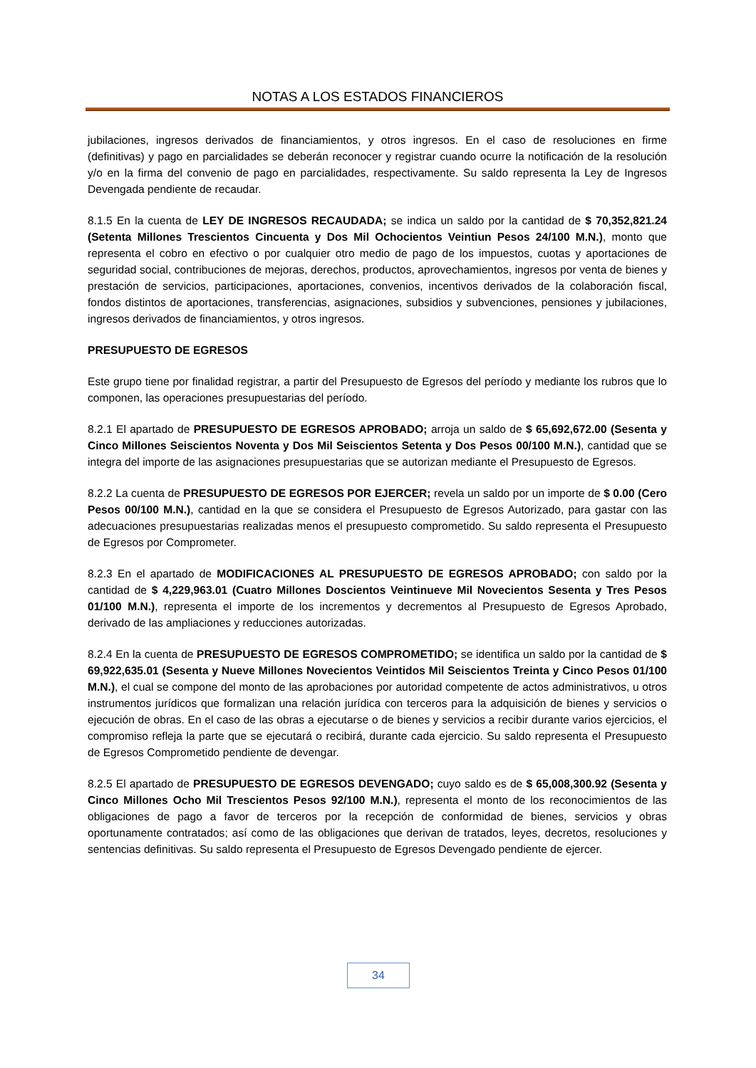NOTAS A LOS ESTADOS FINANCIEROS
jubilaciones, ingresos derivados de financiamientos, y otros ingresos. En el caso de resoluciones en firme (definitivas) y pago en parcialidades se deberán reconocer y registrar cuando ocurre la notificación de la resolución y/o en la firma del convenio de pago en parcialidades, respectivamente. Su saldo representa la Ley de Ingresos Devengada pendiente de recaudar.
8.1.5 En la cuenta de LEY DE INGRESOS RECAUDADA; se indica un saldo por la cantidad de $ 70,352,821.24 (Setenta Millones Trescientos Cincuenta y Dos Mil Ochocientos Veintiun Pesos 24/100 M.N.), monto que representa el cobro en efectivo o por cualquier otro medio de pago de los impuestos, cuotas y aportaciones de seguridad social, contribuciones de mejoras, derechos, productos, aprovechamientos, ingresos por venta de bienes y prestación de servicios, participaciones, aportaciones, convenios, incentivos derivados de la colaboración fiscal, fondos distintos de aportaciones, transferencias, asignaciones, subsidios y subvenciones, pensiones y jubilaciones, ingresos derivados de financiamientos, y otros ingresos.
PRESUPUESTO DE EGRESOS
Este grupo tiene por finalidad registrar, a partir del Presupuesto de Egresos del período y mediante los rubros que lo componen, las operaciones presupuestarias del período.
8.2.1 El apartado de PRESUPUESTO DE EGRESOS APROBADO; arroja un saldo de $ 65,692,672.00 (Sesenta y Cinco Millones Seiscientos Noventa y Dos Mil Seiscientos Setenta y Dos Pesos 00/100 M.N.), cantidad que se integra del importe de las asignaciones presupuestarias que se autorizan mediante el Presupuesto de Egresos.
8.2.2 La cuenta de PRESUPUESTO DE EGRESOS POR EJERCER; revela un saldo por un importe de $ 0.00 (Cero Pesos 00/100 M.N.), cantidad en la que se considera el Presupuesto de Egresos Autorizado, para gastar con las adecuaciones presupuestarias realizadas menos el presupuesto comprometido. Su saldo representa el Presupuesto de Egresos por Comprometer.
8.2.3 En el apartado de MODIFICACIONES AL PRESUPUESTO DE EGRESOS APROBADO; con saldo por la cantidad de $ 4,229,963.01 (Cuatro Millones Doscientos Veintinueve Mil Novecientos Sesenta y Tres Pesos 01/100 M.N.), representa el importe de los incrementos y decrementos al Presupuesto de Egresos Aprobado, derivado de las ampliaciones y reducciones autorizadas.
8.2.4 En la cuenta de PRESUPUESTO DE EGRESOS COMPROMETIDO; se identifica un saldo por la cantidad de $ 69,922,635.01 (Sesenta y Nueve Millones Novecientos Veintidos Mil Seiscientos Treinta y Cinco Pesos 01/100 M.N.), el cual se compone del monto de las aprobaciones por autoridad competente de actos administrativos, u otros instrumentos jurídicos que formalizan una relación jurídica con terceros para la adquisición de bienes y servicios o ejecución de obras. En el caso de las obras a ejecutarse o de bienes y servicios a recibir durante varios ejercicios, el compromiso refleja la parte que se ejecutará o recibirá, durante cada ejercicio. Su saldo representa el Presupuesto de Egresos Comprometido pendiente de devengar.
8.2.5 El apartado de PRESUPUESTO DE EGRESOS DEVENGADO; cuyo saldo es de $ 65,008,300.92 (Sesenta y Cinco Millones Ocho Mil Trescientos Pesos 92/100 M.N.), representa el monto de los reconocimientos de las obligaciones de pago a favor de terceros por la recepción de conformidad de bienes, servicios y obras oportunamente contratados; así como de las obligaciones que derivan de tratados, leyes, decretos, resoluciones y sentencias definitivas. Su saldo representa el Presupuesto de Egresos Devengado pendiente de ejercer.
34